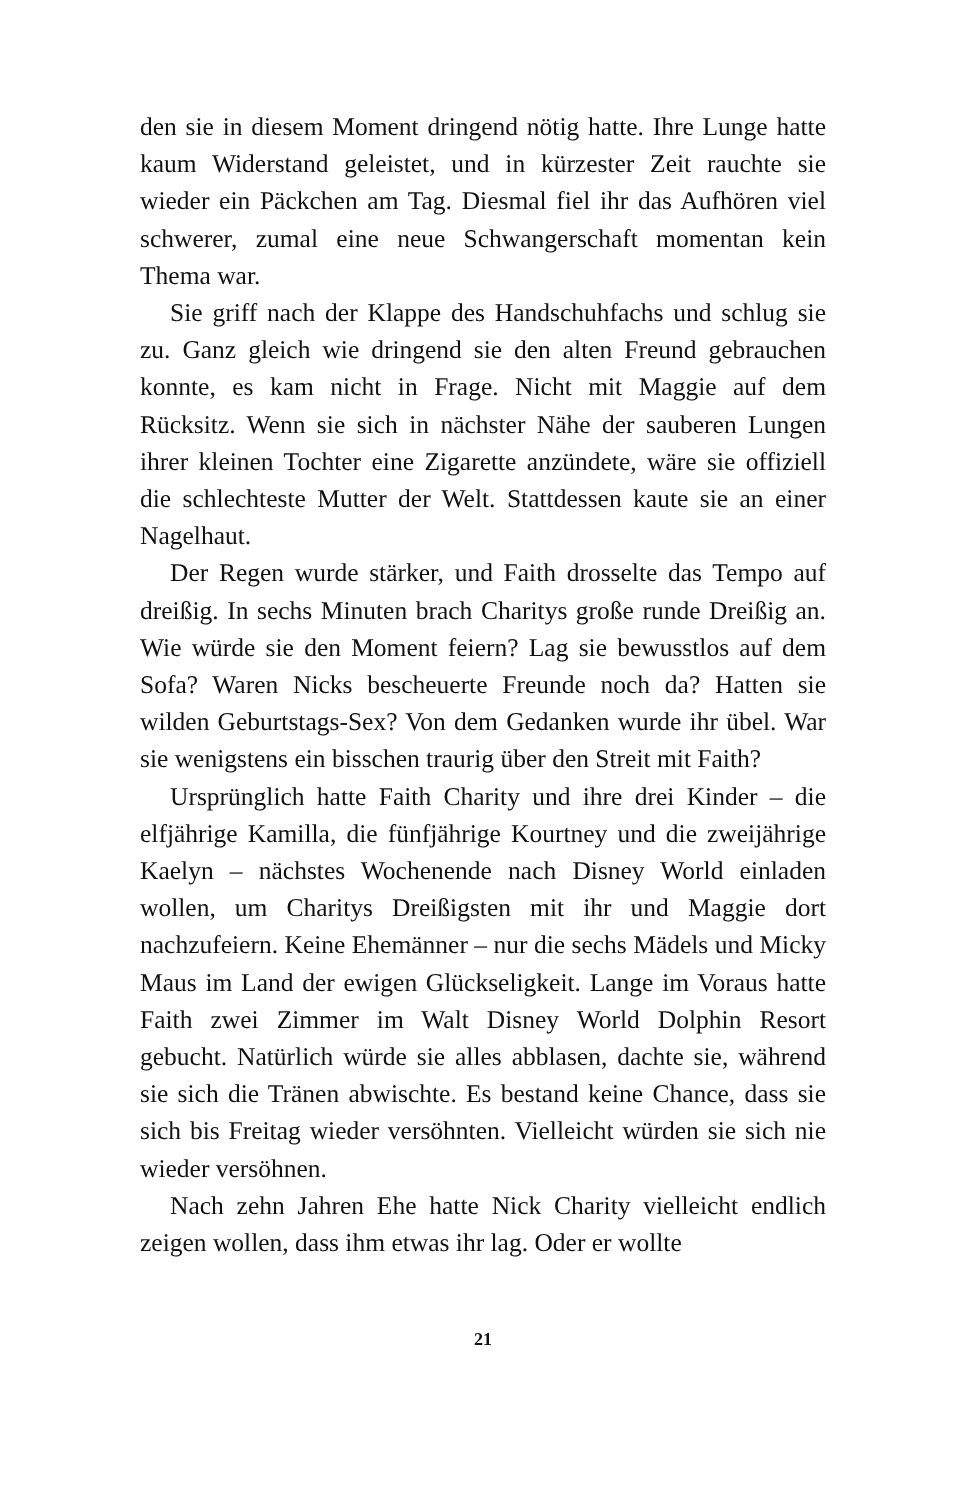den sie in diesem Moment dringend nötig hatte. Ihre Lunge hatte kaum Widerstand geleistet, und in kürzester Zeit rauchte sie wieder ein Päckchen am Tag. Diesmal fiel ihr das Aufhören viel schwerer, zumal eine neue Schwangerschaft momentan kein Thema war.
Sie griff nach der Klappe des Handschuhfachs und schlug sie zu. Ganz gleich wie dringend sie den alten Freund gebrauchen konnte, es kam nicht in Frage. Nicht mit Maggie auf dem Rücksitz. Wenn sie sich in nächster Nähe der sauberen Lungen ihrer kleinen Tochter eine Zigarette anzündete, wäre sie offiziell die schlechteste Mutter der Welt. Stattdessen kaute sie an einer Nagelhaut.
Der Regen wurde stärker, und Faith drosselte das Tempo auf dreißig. In sechs Minuten brach Charitys große runde Dreißig an. Wie würde sie den Moment feiern? Lag sie bewusstlos auf dem Sofa? Waren Nicks bescheuerte Freunde noch da? Hatten sie wilden Geburtstags-Sex? Von dem Gedanken wurde ihr übel. War sie wenigstens ein bisschen traurig über den Streit mit Faith?
Ursprünglich hatte Faith Charity und ihre drei Kinder – die elfjährige Kamilla, die fünfjährige Kourtney und die zweijährige Kaelyn – nächstes Wochenende nach Disney World einladen wollen, um Charitys Dreißigsten mit ihr und Maggie dort nachzufeiern. Keine Ehemänner – nur die sechs Mädels und Micky Maus im Land der ewigen Glückseligkeit. Lange im Voraus hatte Faith zwei Zimmer im Walt Disney World Dolphin Resort gebucht. Natürlich würde sie alles abblasen, dachte sie, während sie sich die Tränen abwischte. Es bestand keine Chance, dass sie sich bis Freitag wieder versöhnten. Vielleicht würden sie sich nie wieder versöhnen.
Nach zehn Jahren Ehe hatte Nick Charity vielleicht endlich zeigen wollen, dass ihm etwas ihr lag. Oder er wollte
21